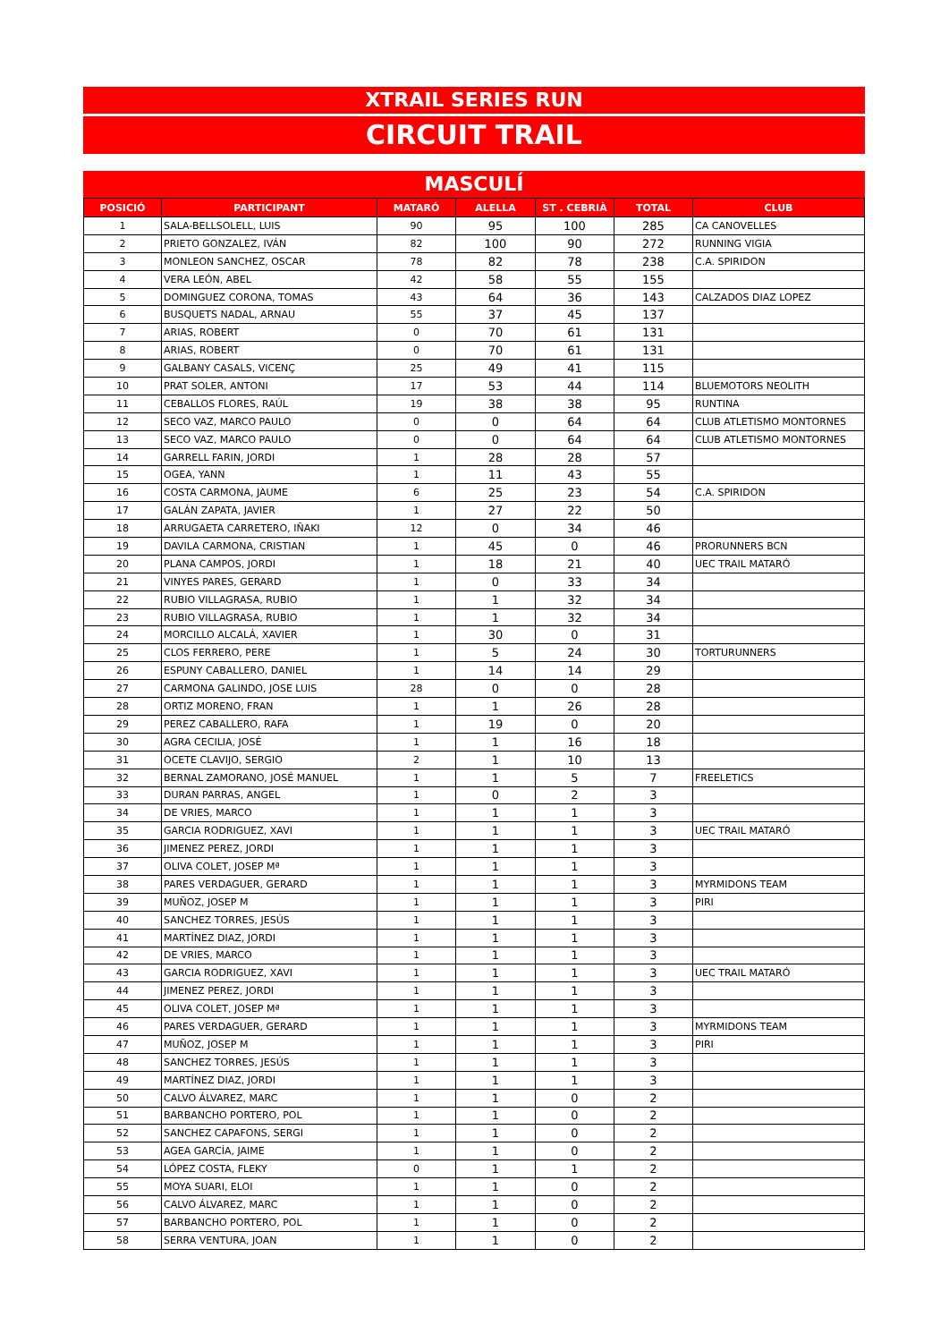XTRAIL SERIES RUN
CIRCUIT TRAIL
MASCULÍ
| POSICIÓ | PARTICIPANT | MATARÓ | ALELLA | ST . CEBRIÀ | TOTAL | CLUB |
| --- | --- | --- | --- | --- | --- | --- |
| 1 | SALA-BELLSOLELL, LUIS | 90 | 95 | 100 | 285 | CA CANOVELLES |
| 2 | PRIETO GONZALEZ, IVÁN | 82 | 100 | 90 | 272 | RUNNING VIGIA |
| 3 | MONLEON SANCHEZ, OSCAR | 78 | 82 | 78 | 238 | C.A. SPIRIDON |
| 4 | VERA LEÓN, ABEL | 42 | 58 | 55 | 155 | |
| 5 | DOMINGUEZ CORONA, TOMAS | 43 | 64 | 36 | 143 | CALZADOS DIAZ LOPEZ |
| 6 | BUSQUETS NADAL, ARNAU | 55 | 37 | 45 | 137 | |
| 7 | ARIAS, ROBERT | 0 | 70 | 61 | 131 | |
| 8 | ARIAS, ROBERT | 0 | 70 | 61 | 131 | |
| 9 | GALBANY CASALS, VICENÇ | 25 | 49 | 41 | 115 | |
| 10 | PRAT SOLER, ANTONI | 17 | 53 | 44 | 114 | BLUEMOTORS NEOLITH |
| 11 | CEBALLOS FLORES, RAÚL | 19 | 38 | 38 | 95 | RUNTINA |
| 12 | SECO VAZ, MARCO PAULO | 0 | 0 | 64 | 64 | CLUB ATLETISMO MONTORNES |
| 13 | SECO VAZ, MARCO PAULO | 0 | 0 | 64 | 64 | CLUB ATLETISMO MONTORNES |
| 14 | GARRELL FARIN, JORDI | 1 | 28 | 28 | 57 | |
| 15 | OGEA, YANN | 1 | 11 | 43 | 55 | |
| 16 | COSTA CARMONA, JAUME | 6 | 25 | 23 | 54 | C.A. SPIRIDON |
| 17 | GALÁN ZAPATA, JAVIER | 1 | 27 | 22 | 50 | |
| 18 | ARRUGAETA CARRETERO, IÑAKI | 12 | 0 | 34 | 46 | |
| 19 | DAVILA CARMONA, CRISTIAN | 1 | 45 | 0 | 46 | PRORUNNERS BCN |
| 20 | PLANA CAMPOS, JORDI | 1 | 18 | 21 | 40 | UEC TRAIL MATARÓ |
| 21 | VINYES PARES, GERARD | 1 | 0 | 33 | 34 | |
| 22 | RUBIO VILLAGRASA, RUBIO | 1 | 1 | 32 | 34 | |
| 23 | RUBIO VILLAGRASA, RUBIO | 1 | 1 | 32 | 34 | |
| 24 | MORCILLO ALCALÁ, XAVIER | 1 | 30 | 0 | 31 | |
| 25 | CLOS FERRERO, PERE | 1 | 5 | 24 | 30 | TORTURUNNERS |
| 26 | ESPUNY CABALLERO, DANIEL | 1 | 14 | 14 | 29 | |
| 27 | CARMONA GALINDO, JOSE LUIS | 28 | 0 | 0 | 28 | |
| 28 | ORTIZ MORENO, FRAN | 1 | 1 | 26 | 28 | |
| 29 | PEREZ CABALLERO, RAFA | 1 | 19 | 0 | 20 | |
| 30 | AGRA CECILIA, JOSÉ | 1 | 1 | 16 | 18 | |
| 31 | OCETE CLAVIJO, SERGIO | 2 | 1 | 10 | 13 | |
| 32 | BERNAL ZAMORANO, JOSÉ MANUEL | 1 | 1 | 5 | 7 | FREELETICS |
| 33 | DURAN PARRAS, ANGEL | 1 | 0 | 2 | 3 | |
| 34 | DE VRIES, MARCO | 1 | 1 | 1 | 3 | |
| 35 | GARCIA RODRIGUEZ, XAVI | 1 | 1 | 1 | 3 | UEC TRAIL MATARÓ |
| 36 | JIMENEZ PEREZ, JORDI | 1 | 1 | 1 | 3 | |
| 37 | OLIVA COLET, JOSEP Mª | 1 | 1 | 1 | 3 | |
| 38 | PARES VERDAGUER, GERARD | 1 | 1 | 1 | 3 | MYRMIDONS TEAM |
| 39 | MUÑOZ, JOSEP M | 1 | 1 | 1 | 3 | PIRI |
| 40 | SANCHEZ TORRES, JESÚS | 1 | 1 | 1 | 3 | |
| 41 | MARTÍNEZ DIAZ, JORDI | 1 | 1 | 1 | 3 | |
| 42 | DE VRIES, MARCO | 1 | 1 | 1 | 3 | |
| 43 | GARCIA RODRIGUEZ, XAVI | 1 | 1 | 1 | 3 | UEC TRAIL MATARÓ |
| 44 | JIMENEZ PEREZ, JORDI | 1 | 1 | 1 | 3 | |
| 45 | OLIVA COLET, JOSEP Mª | 1 | 1 | 1 | 3 | |
| 46 | PARES VERDAGUER, GERARD | 1 | 1 | 1 | 3 | MYRMIDONS TEAM |
| 47 | MUÑOZ, JOSEP M | 1 | 1 | 1 | 3 | PIRI |
| 48 | SANCHEZ TORRES, JESÚS | 1 | 1 | 1 | 3 | |
| 49 | MARTÍNEZ DIAZ, JORDI | 1 | 1 | 1 | 3 | |
| 50 | CALVO ÁLVAREZ, MARC | 1 | 1 | 0 | 2 | |
| 51 | BARBANCHO PORTERO, POL | 1 | 1 | 0 | 2 | |
| 52 | SANCHEZ CAPAFONS, SERGI | 1 | 1 | 0 | 2 | |
| 53 | AGEA GARCÍA, JAIME | 1 | 1 | 0 | 2 | |
| 54 | LÓPEZ COSTA, FLEKY | 0 | 1 | 1 | 2 | |
| 55 | MOYA SUARI, ELOI | 1 | 1 | 0 | 2 | |
| 56 | CALVO ÁLVAREZ, MARC | 1 | 1 | 0 | 2 | |
| 57 | BARBANCHO PORTERO, POL | 1 | 1 | 0 | 2 | |
| 58 | SERRA VENTURA, JOAN | 1 | 1 | 0 | 2 | |